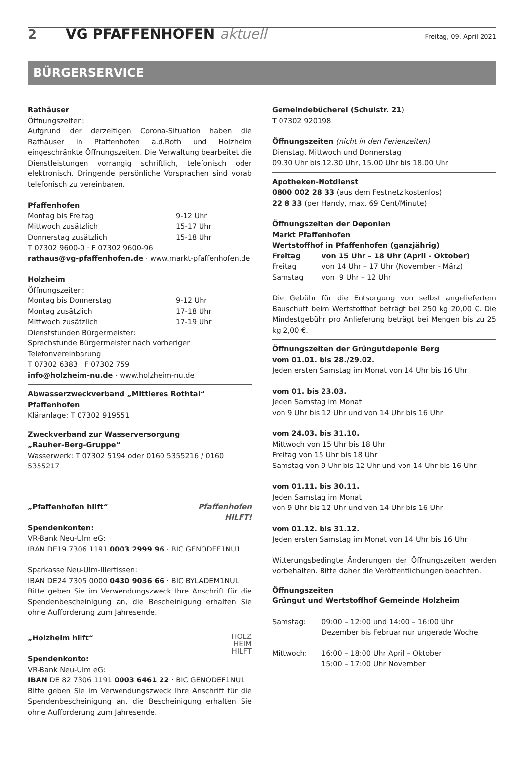2 VG PFAFFENHOFEN aktuell Freitag, 09. April 2021
BÜRGERSERVICE
Rathäuser
Öffnungszeiten:
Aufgrund der derzeitigen Corona-Situation haben die Rathäuser in Pfaffenhofen a.d.Roth und Holzheim eingeschränkte Öffnungszeiten. Die Verwaltung bearbeitet die Dienstleistungen vorrangig schriftlich, telefonisch oder elektronisch. Dringende persönliche Vorsprachen sind vorab telefonisch zu vereinbaren.
Pfaffenhofen
Montag bis Freitag 9-12 Uhr
Mittwoch zusätzlich 15-17 Uhr
Donnerstag zusätzlich 15-18 Uhr
T 07302 9600-0 · F 07302 9600-96
rathaus@vg-pfaffenhofen.de · www.markt-pfaffenhofen.de
Holzheim
Öffnungszeiten:
Montag bis Donnerstag 9-12 Uhr
Montag zusätzlich 17-18 Uhr
Mittwoch zusätzlich 17-19 Uhr
Dienststunden Bürgermeister:
Sprechstunde Bürgermeister nach vorheriger Telefonvereinbarung
T 07302 6383 · F 07302 759
info@holzheim-nu.de · www.holzheim-nu.de
Abwasserzweckverband „Mittleres Rothtal“ Pfaffenhofen
Kläranlage: T 07302 919551
Zweckverband zur Wasserversorgung
„Rauher-Berg-Gruppe“
Wasserwerk: T 07302 5194 oder 0160 5355216 / 0160 5355217
Pfaffenhofen
HILFT!
„Pfaffenhofen hilft“
Spendenkonten:
VR-Bank Neu-Ulm eG:
IBAN DE19 7306 1191 0003 2999 96 · BIC GENODEF1NU1
Sparkasse Neu-Ulm-Illertissen:
IBAN DE24 7305 0000 0430 9036 66 · BIC BYLADEM1NUL
Bitte geben Sie im Verwendungszweck Ihre Anschrift für die Spendenbescheinigung an, die Bescheinigung erhalten Sie ohne Aufforderung zum Jahresende.
HOLZ
HEIM
HILFT
„Holzheim hilft“
Spendenkonto:
VR-Bank Neu-Ulm eG:
IBAN DE 82 7306 1191 0003 6461 22 · BIC GENODEF1NU1
Bitte geben Sie im Verwendungszweck Ihre Anschrift für die Spendenbescheinigung an, die Bescheinigung erhalten Sie ohne Aufforderung zum Jahresende.
Gemeindebücherei (Schulstr. 21)
T 07302 920198
Öffnungszeiten (nicht in den Ferienzeiten)
Dienstag, Mittwoch und Donnerstag
09.30 Uhr bis 12.30 Uhr, 15.00 Uhr bis 18.00 Uhr
Apotheken-Notdienst
0800 002 28 33 (aus dem Festnetz kostenlos)
22 8 33 (per Handy, max. 69 Cent/Minute)
Öffnungszeiten der Deponien
Markt Pfaffenhofen
Wertstoffhof in Pfaffenhofen (ganzjährig)
Freitag von 15 Uhr – 18 Uhr (April - Oktober)
Freitag von 14 Uhr – 17 Uhr (November - März)
Samstag von 9 Uhr – 12 Uhr
Die Gebühr für die Entsorgung von selbst angeliefertem Bauschutt beim Wertstoffhof beträgt bei 250 kg 20,00 €. Die Mindestgebühr pro Anlieferung beträgt bei Mengen bis zu 25 kg 2,00 €.
Öffnungszeiten der Grüngutdeponie Berg
vom 01.01. bis 28./29.02.
Jeden ersten Samstag im Monat von 14 Uhr bis 16 Uhr
vom 01. bis 23.03.
Jeden Samstag im Monat
von 9 Uhr bis 12 Uhr und von 14 Uhr bis 16 Uhr
vom 24.03. bis 31.10.
Mittwoch von 15 Uhr bis 18 Uhr
Freitag von 15 Uhr bis 18 Uhr
Samstag von 9 Uhr bis 12 Uhr und von 14 Uhr bis 16 Uhr
vom 01.11. bis 30.11.
Jeden Samstag im Monat
von 9 Uhr bis 12 Uhr und von 14 Uhr bis 16 Uhr
vom 01.12. bis 31.12.
Jeden ersten Samstag im Monat von 14 Uhr bis 16 Uhr
Witterungsbedingte Änderungen der Öffnungszeiten werden vorbehalten. Bitte daher die Veröffentlichungen beachten.
Öffnungszeiten
Grüngut und Wertstoffhof Gemeinde Holzheim
Samstag: 09:00 – 12:00 und 14:00 – 16:00 Uhr
Dezember bis Februar nur ungerade Woche
Mittwoch: 16:00 – 18:00 Uhr April – Oktober
15:00 – 17:00 Uhr November